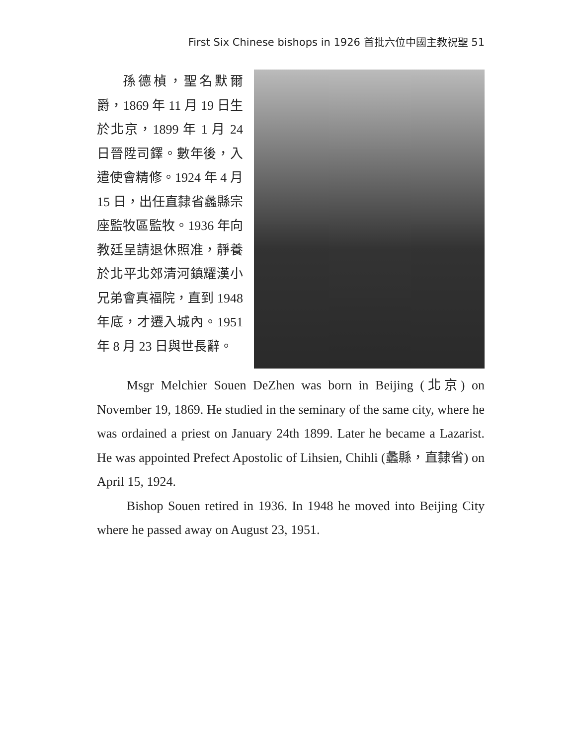First Six Chinese bishops in 1926 首批六位中國主教祝聖 51
孫德楨，聖名默爾爵，1869 年 11 月 19 日生於北京，1899 年 1 月 24 日晉陞司鐸。數年後，入遣使會精修。1924 年 4 月 15 日，出任直隸省蠡縣宗座監牧區監牧。1936 年向教廷呈請退休照准，靜養於北平北郊清河鎮耀漢小兄弟會真福院，直到 1948 年底，才遷入城內。1951 年 8 月 23 日與世長辭。
Msgr Melchier Souen DeZhen was born in Beijing (北京) on November 19, 1869. He studied in the seminary of the same city, where he was ordained a priest on January 24th 1899. Later he became a Lazarist. He was appointed Prefect Apostolic of Lihsien, Chihli (蠡縣，直隸省) on April 15, 1924.
Bishop Souen retired in 1936. In 1948 he moved into Beijing City where he passed away on August 23, 1951.